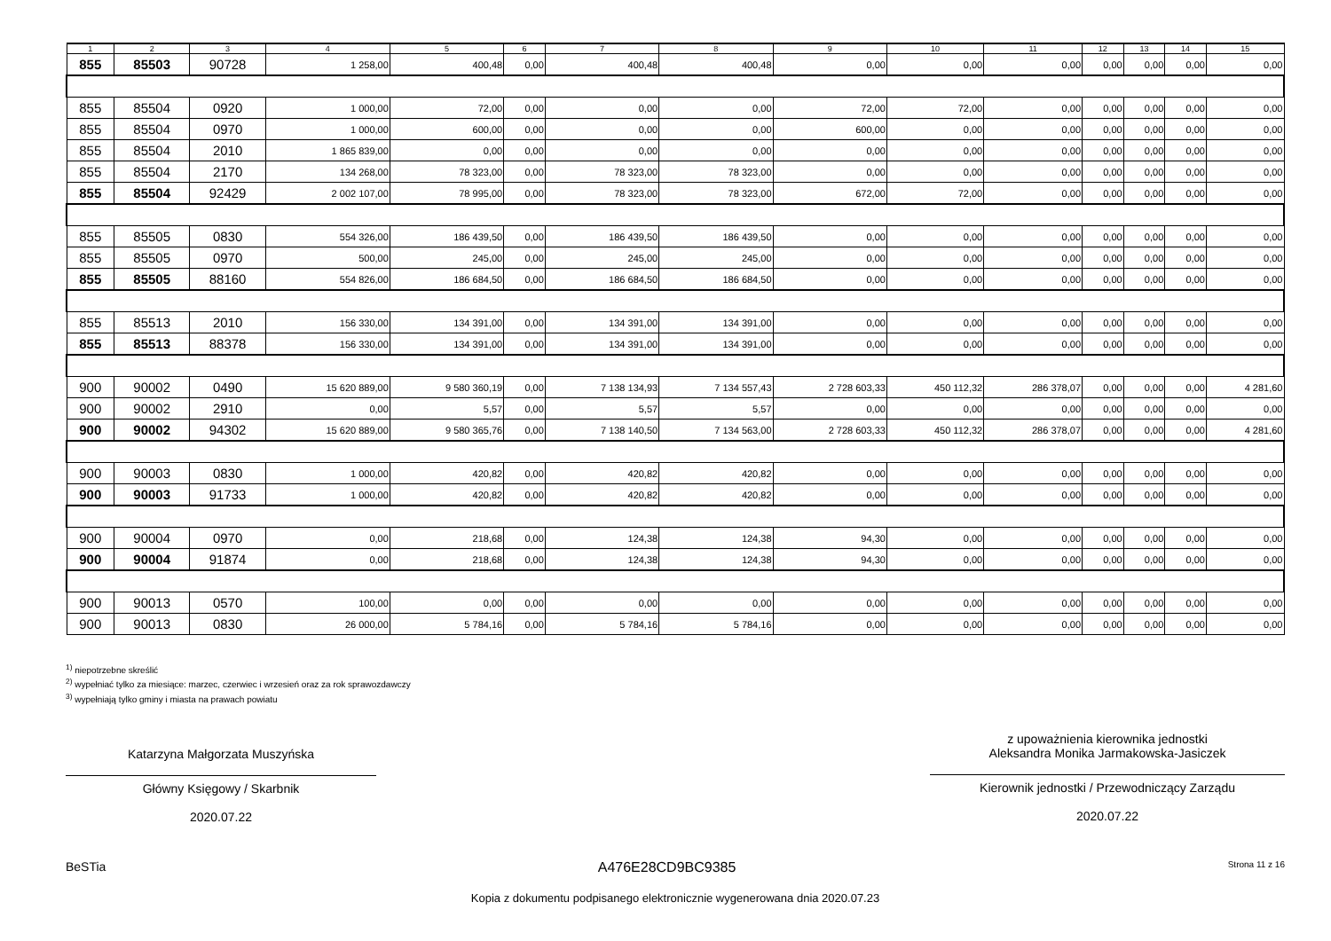| 1 | 2 | 3 | 4 | 5 | 6 | 7 | 8 | 9 | 10 | 11 | 12 | 13 | 14 | 15 |
| --- | --- | --- | --- | --- | --- | --- | --- | --- | --- | --- | --- | --- | --- | --- |
| 855 | 85503 | 90728 | 1 258,00 | 400,48 | 0,00 | 400,48 | 400,48 | 0,00 | 0,00 | 0,00 | 0,00 | 0,00 | 0,00 | 0,00 |
| 855 | 85504 | 0920 | 1 000,00 | 72,00 | 0,00 | 0,00 | 0,00 | 72,00 | 72,00 | 0,00 | 0,00 | 0,00 | 0,00 | 0,00 |
| 855 | 85504 | 0970 | 1 000,00 | 600,00 | 0,00 | 0,00 | 0,00 | 600,00 | 0,00 | 0,00 | 0,00 | 0,00 | 0,00 | 0,00 |
| 855 | 85504 | 2010 | 1 865 839,00 | 0,00 | 0,00 | 0,00 | 0,00 | 0,00 | 0,00 | 0,00 | 0,00 | 0,00 | 0,00 | 0,00 |
| 855 | 85504 | 2170 | 134 268,00 | 78 323,00 | 0,00 | 78 323,00 | 78 323,00 | 0,00 | 0,00 | 0,00 | 0,00 | 0,00 | 0,00 | 0,00 |
| 855 | 85504 | 92429 | 2 002 107,00 | 78 995,00 | 0,00 | 78 323,00 | 78 323,00 | 672,00 | 72,00 | 0,00 | 0,00 | 0,00 | 0,00 | 0,00 |
| 855 | 85505 | 0830 | 554 326,00 | 186 439,50 | 0,00 | 186 439,50 | 186 439,50 | 0,00 | 0,00 | 0,00 | 0,00 | 0,00 | 0,00 | 0,00 |
| 855 | 85505 | 0970 | 500,00 | 245,00 | 0,00 | 245,00 | 245,00 | 0,00 | 0,00 | 0,00 | 0,00 | 0,00 | 0,00 | 0,00 |
| 855 | 85505 | 88160 | 554 826,00 | 186 684,50 | 0,00 | 186 684,50 | 186 684,50 | 0,00 | 0,00 | 0,00 | 0,00 | 0,00 | 0,00 | 0,00 |
| 855 | 85513 | 2010 | 156 330,00 | 134 391,00 | 0,00 | 134 391,00 | 134 391,00 | 0,00 | 0,00 | 0,00 | 0,00 | 0,00 | 0,00 | 0,00 |
| 855 | 85513 | 88378 | 156 330,00 | 134 391,00 | 0,00 | 134 391,00 | 134 391,00 | 0,00 | 0,00 | 0,00 | 0,00 | 0,00 | 0,00 | 0,00 |
| 900 | 90002 | 0490 | 15 620 889,00 | 9 580 360,19 | 0,00 | 7 138 134,93 | 7 134 557,43 | 2 728 603,33 | 450 112,32 | 286 378,07 | 0,00 | 0,00 | 0,00 | 4 281,60 |
| 900 | 90002 | 2910 | 0,00 | 5,57 | 0,00 | 5,57 | 5,57 | 0,00 | 0,00 | 0,00 | 0,00 | 0,00 | 0,00 | 0,00 |
| 900 | 90002 | 94302 | 15 620 889,00 | 9 580 365,76 | 0,00 | 7 138 140,50 | 7 134 563,00 | 2 728 603,33 | 450 112,32 | 286 378,07 | 0,00 | 0,00 | 0,00 | 4 281,60 |
| 900 | 90003 | 0830 | 1 000,00 | 420,82 | 0,00 | 420,82 | 420,82 | 0,00 | 0,00 | 0,00 | 0,00 | 0,00 | 0,00 | 0,00 |
| 900 | 90003 | 91733 | 1 000,00 | 420,82 | 0,00 | 420,82 | 420,82 | 0,00 | 0,00 | 0,00 | 0,00 | 0,00 | 0,00 | 0,00 |
| 900 | 90004 | 0970 | 0,00 | 218,68 | 0,00 | 124,38 | 124,38 | 94,30 | 0,00 | 0,00 | 0,00 | 0,00 | 0,00 | 0,00 |
| 900 | 90004 | 91874 | 0,00 | 218,68 | 0,00 | 124,38 | 124,38 | 94,30 | 0,00 | 0,00 | 0,00 | 0,00 | 0,00 | 0,00 |
| 900 | 90013 | 0570 | 100,00 | 0,00 | 0,00 | 0,00 | 0,00 | 0,00 | 0,00 | 0,00 | 0,00 | 0,00 | 0,00 | 0,00 |
| 900 | 90013 | 0830 | 26 000,00 | 5 784,16 | 0,00 | 5 784,16 | 5 784,16 | 0,00 | 0,00 | 0,00 | 0,00 | 0,00 | 0,00 | 0,00 |
<sup>1)</sup> niepotrzebne skreślić
<sup>2)</sup> wypełniać tylko za miesiące: marzec, czerwiec i wrzesień oraz za rok sprawozdawczy
<sup>3)</sup> wypełniają tylko gminy i miasta na prawach powiatu
Katarzyna Małgorzata Muszyńska
Główny Księgowy / Skarbnik
2020.07.22
z upoważnienia kierownika jednostki
Aleksandra Monika Jarmakowska-Jasiczek
Kierownik jednostki / Przewodniczący Zarządu
2020.07.22
BeSTia A476E28CD9BC9385 Strona 11 z 16
Kopia z dokumentu podpisanego elektronicznie wygenerowana dnia 2020.07.23